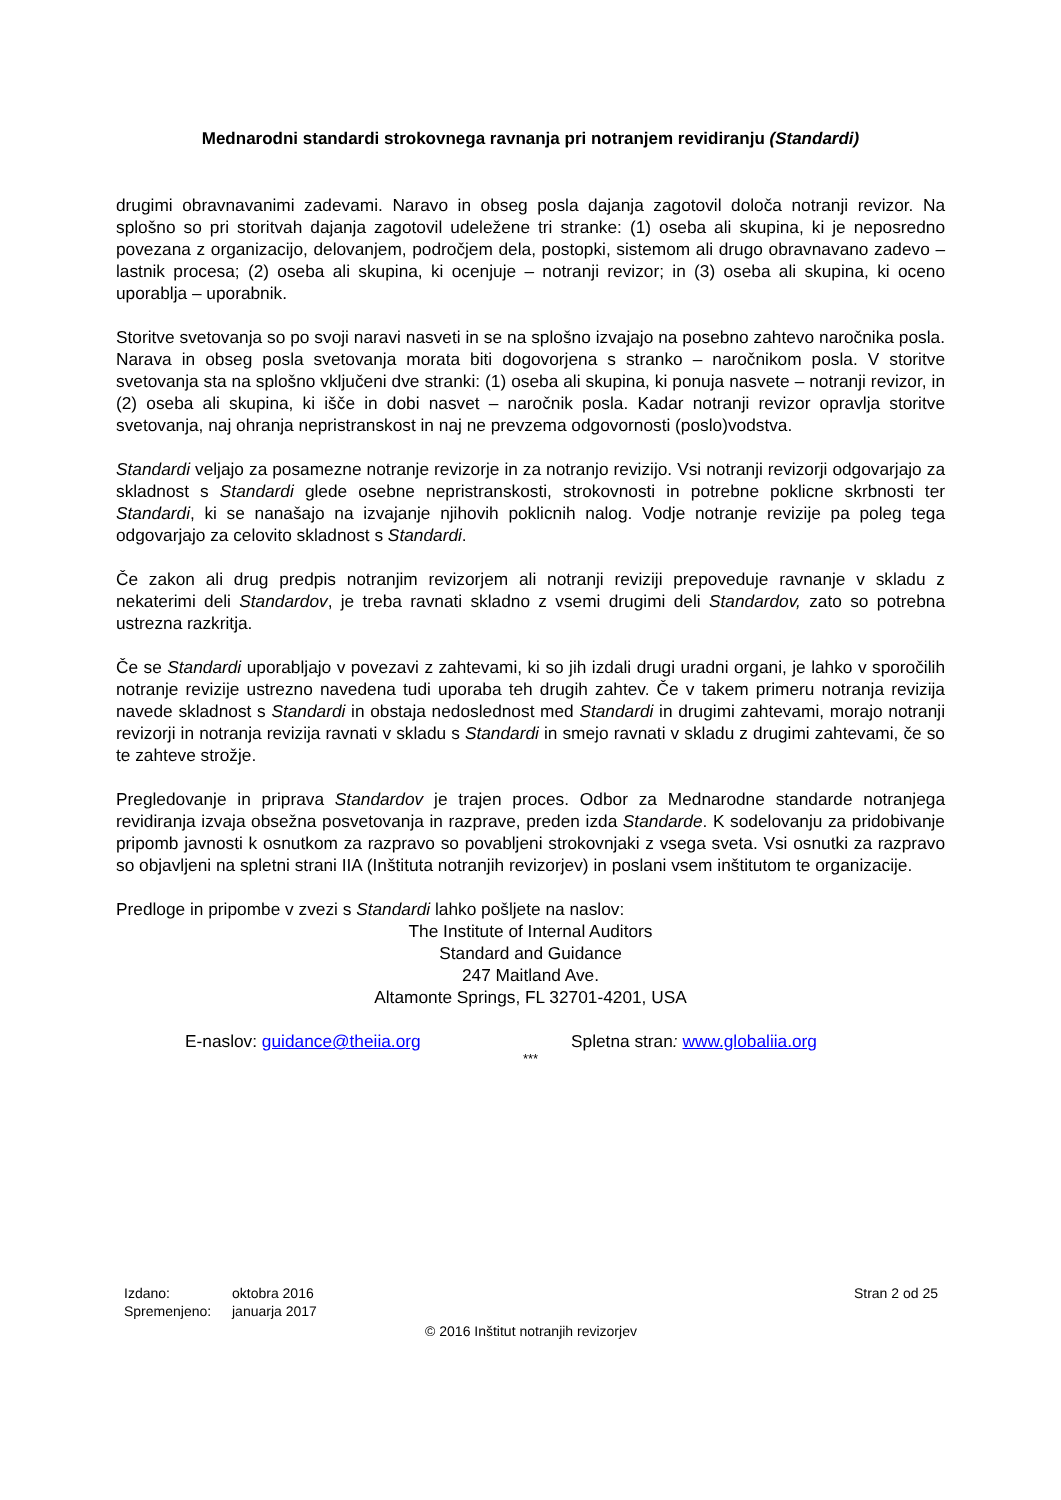Mednarodni standardi strokovnega ravnanja pri notranjem revidiranju (Standardi)
drugimi obravnavanimi zadevami. Naravo in obseg posla dajanja zagotovil določa notranji revizor. Na splošno so pri storitvah dajanja zagotovil udeležene tri stranke: (1) oseba ali skupina, ki je neposredno povezana z organizacijo, delovanjem, področjem dela, postopki, sistemom ali drugo obravnavano zadevo – lastnik procesa; (2) oseba ali skupina, ki ocenjuje – notranji revizor; in (3) oseba ali skupina, ki oceno uporablja – uporabnik.
Storitve svetovanja so po svoji naravi nasveti in se na splošno izvajajo na posebno zahtevo naročnika posla. Narava in obseg posla svetovanja morata biti dogovorjena s stranko – naročnikom posla. V storitve svetovanja sta na splošno vključeni dve stranki: (1) oseba ali skupina, ki ponuja nasvete – notranji revizor, in (2) oseba ali skupina, ki išče in dobi nasvet – naročnik posla. Kadar notranji revizor opravlja storitve svetovanja, naj ohranja nepristranskost in naj ne prevzema odgovornosti (poslo)vodstva.
Standardi veljajo za posamezne notranje revizorje in za notranjo revizijo. Vsi notranji revizorji odgovarjajo za skladnost s Standardi glede osebne nepristranskosti, strokovnosti in potrebne poklicne skrbnosti ter Standardi, ki se nanašajo na izvajanje njihovih poklicnih nalog. Vodje notranje revizije pa poleg tega odgovarjajo za celovito skladnost s Standardi.
Če zakon ali drug predpis notranjim revizorjem ali notranji reviziji prepoveduje ravnanje v skladu z nekaterimi deli Standardov, je treba ravnati skladno z vsemi drugimi deli Standardov, zato so potrebna ustrezna razkritja.
Če se Standardi uporabljajo v povezavi z zahtevami, ki so jih izdali drugi uradni organi, je lahko v sporočilih notranje revizije ustrezno navedena tudi uporaba teh drugih zahtev. Če v takem primeru notranja revizija navede skladnost s Standardi in obstaja nedoslednost med Standardi in drugimi zahtevami, morajo notranji revizorji in notranja revizija ravnati v skladu s Standardi in smejo ravnati v skladu z drugimi zahtevami, če so te zahteve strožje.
Pregledovanje in priprava Standardov je trajen proces. Odbor za Mednarodne standarde notranjega revidiranja izvaja obsežna posvetovanja in razprave, preden izda Standarde. K sodelovanju za pridobivanje pripomb javnosti k osnutkom za razpravo so povabljeni strokovnjaki z vsega sveta. Vsi osnutki za razpravo so objavljeni na spletni strani IIA (Inštituta notranjih revizorjev) in poslani vsem inštitutom te organizacije.
Predloge in pripombe v zvezi s Standardi lahko pošljete na naslov:
The Institute of Internal Auditors
Standard and Guidance
247 Maitland Ave.
Altamonte Springs, FL 32701-4201, USA
E-naslov: guidance@theiia.org Spletna stran: www.globaliia.org
***
Izdano: oktobra 2016
Spremenjeno: januarja 2017
Stran 2 od 25
© 2016 Inštitut notranjih revizorjev